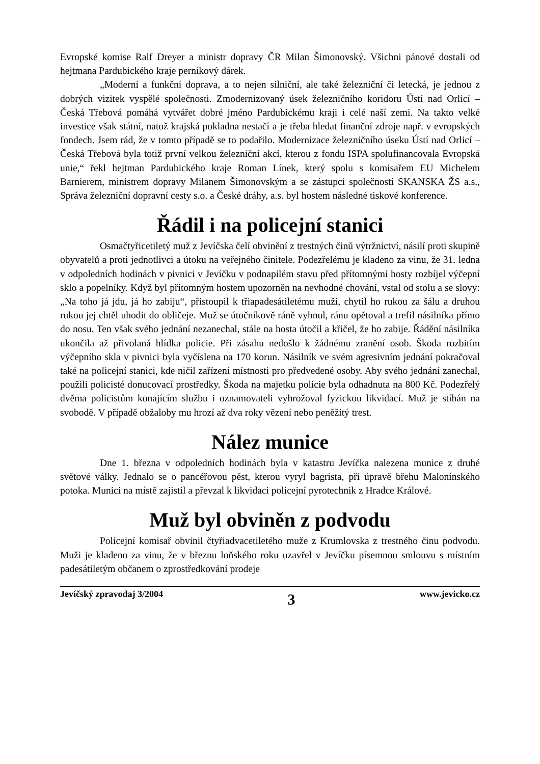Evropské komise Ralf Dreyer a ministr dopravy ČR Milan Šimonovský. Všichni pánové dostali od hejtmana Pardubického kraje perníkový dárek.
„Moderní a funkční doprava, a to nejen silniční, ale také železniční či letecká, je jednou z dobrých vizitek vyspělé společnosti. Zmodernizovaný úsek železničního koridoru Ústí nad Orlicí – Česká Třebová pomáhá vytvářet dobré jméno Pardubickému kraji i celé naší zemi. Na takto velké investice však státní, natož krajská pokladna nestačí a je třeba hledat finanční zdroje např. v evropských fondech. Jsem rád, že v tomto případě se to podařilo. Modernizace železničního úseku Ústí nad Orlicí – Česká Třebová byla totiž první velkou železniční akcí, kterou z fondu ISPA spolufinancovala Evropská unie,“ řekl hejtman Pardubického kraje Roman Línek, který spolu s komisařem EU Michelem Barnierem, ministrem dopravy Milanem Šimonovským a se zástupci společností SKANSKA ŽS a.s., Správa železniční dopravní cesty s.o. a České dráhy, a.s. byl hostem následné tiskové konference.
Řádil i na policejní stanici
Osmačtyřicetiletý muž z Jevíčska čelí obvinění z trestných činů výtržnictví, násilí proti skupině obyvatelů a proti jednotlivci a útoku na veřejného činitele. Podezřelému je kladeno za vinu, že 31. ledna v odpoledních hodinách v pivnici v Jevíčku v podnapilém stavu před přítomnými hosty rozbíjel výčepní sklo a popelníky. Když byl přítomným hostem upozorněn na nevhodné chování, vstal od stolu a se slovy: „Na toho já jdu, já ho zabiju“, přistoupil k třiapadesátiletému muži, chytil ho rukou za šálu a druhou rukou jej chtěl uhodit do obličeje. Muž se útočníkově ráně vyhnul, ránu opětoval a trefil násilníka přímo do nosu. Ten však svého jednání nezanechal, stále na hosta útočil a křičel, že ho zabije. Řádění násilníka ukončila až přivolaná hlídka policie. Při zásahu nedošlo k žádnému zranění osob. Škoda rozbitím výčepního skla v pivnici byla vyčíslena na 170 korun. Násilník ve svém agresivním jednání pokračoval také na policejní stanici, kde ničil zařízení místnosti pro předvedené osoby. Aby svého jednání zanechal, použili policisté donucovací prostředky. Škoda na majetku policie byla odhadnuta na 800 Kč. Podezřelý dvěma policistům konajícím službu i oznamovateli vyhrožoval fyzickou likvidací. Muž je stíhán na svobodě. V případě obžaloby mu hrozí až dva roky vězení nebo peněžitý trest.
Nález munice
Dne 1. března v odpoledních hodinách byla v katastru Jevíčka nalezena munice z druhé světové války. Jednalo se o pancéřovou pěst, kterou vyryl bagrista, při úpravě břehu Malonínského potoka. Munici na místě zajistil a převzal k likvidaci policejní pyrotechnik z Hradce Králové.
Muž byl obviněn z podvodu
Policejní komisař obvinil čtyřiadvacetiletého muže z Krumlovska z trestného činu podvodu. Muži je kladeno za vinu, že v březnu loňského roku uzavřel v Jevíčku písemnou smlouvu s místním padesátiletým občanem o zprostředkování prodeje
Jevíčský zpravodaj 3/2004 3 www.jevicko.cz